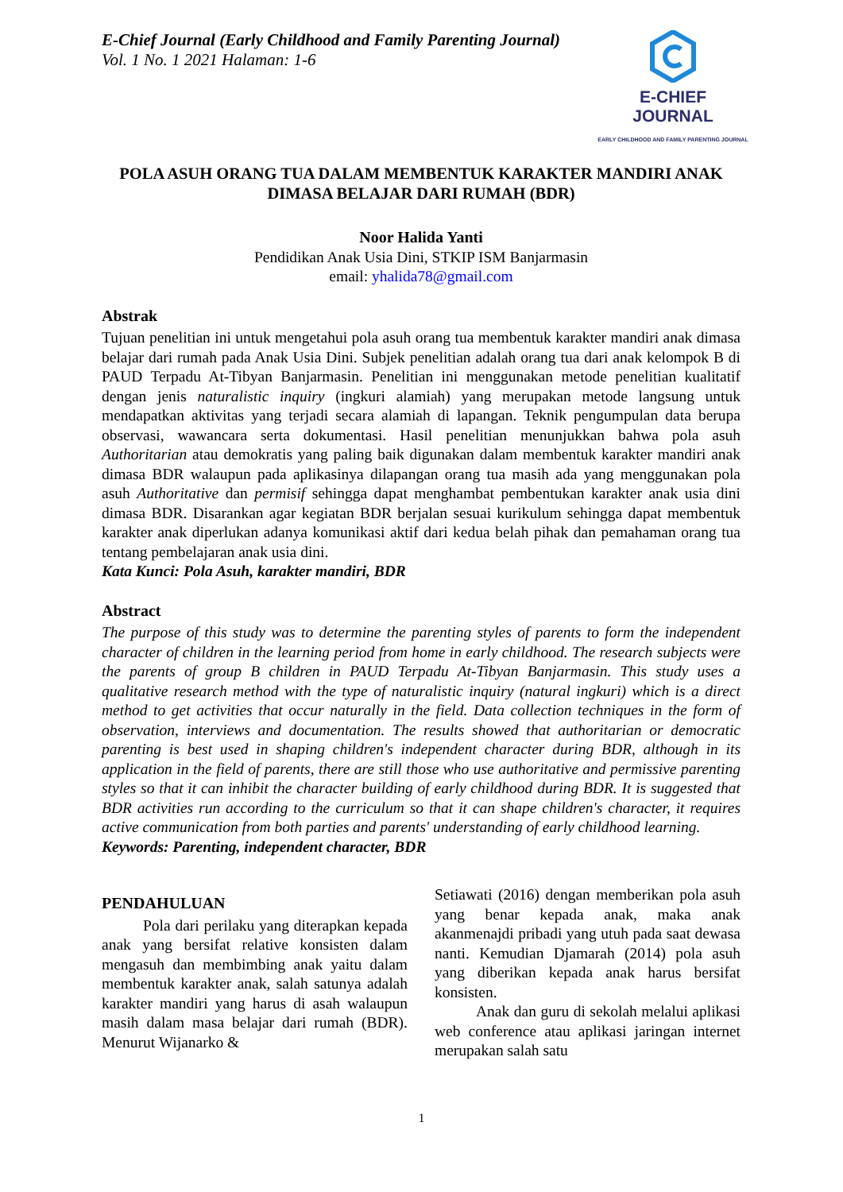E-Chief Journal (Early Childhood and Family Parenting Journal)
Vol. 1 No. 1 2021 Halaman: 1-6
E-CHIEF JOURNAL
EARLY CHILDHOOD AND FAMILY PARENTING JOURNAL
POLA ASUH ORANG TUA DALAM MEMBENTUK KARAKTER MANDIRI ANAK DIMASA BELAJAR DARI RUMAH (BDR)
Noor Halida Yanti
Pendidikan Anak Usia Dini, STKIP ISM Banjarmasin
email: yhalida78@gmail.com
Abstrak
Tujuan penelitian ini untuk mengetahui pola asuh orang tua membentuk karakter mandiri anak dimasa belajar dari rumah pada Anak Usia Dini. Subjek penelitian adalah orang tua dari anak kelompok B di PAUD Terpadu At-Tibyan Banjarmasin. Penelitian ini menggunakan metode penelitian kualitatif dengan jenis naturalistic inquiry (ingkuri alamiah) yang merupakan metode langsung untuk mendapatkan aktivitas yang terjadi secara alamiah di lapangan. Teknik pengumpulan data berupa observasi, wawancara serta dokumentasi. Hasil penelitian menunjukkan bahwa pola asuh Authoritarian atau demokratis yang paling baik digunakan dalam membentuk karakter mandiri anak dimasa BDR walaupun pada aplikasinya dilapangan orang tua masih ada yang menggunakan pola asuh Authoritative dan permisif sehingga dapat menghambat pembentukan karakter anak usia dini dimasa BDR. Disarankan agar kegiatan BDR berjalan sesuai kurikulum sehingga dapat membentuk karakter anak diperlukan adanya komunikasi aktif dari kedua belah pihak dan pemahaman orang tua tentang pembelajaran anak usia dini.
Kata Kunci: Pola Asuh, karakter mandiri, BDR
Abstract
The purpose of this study was to determine the parenting styles of parents to form the independent character of children in the learning period from home in early childhood. The research subjects were the parents of group B children in PAUD Terpadu At-Tibyan Banjarmasin. This study uses a qualitative research method with the type of naturalistic inquiry (natural ingkuri) which is a direct method to get activities that occur naturally in the field. Data collection techniques in the form of observation, interviews and documentation. The results showed that authoritarian or democratic parenting is best used in shaping children's independent character during BDR, although in its application in the field of parents, there are still those who use authoritative and permissive parenting styles so that it can inhibit the character building of early childhood during BDR. It is suggested that BDR activities run according to the curriculum so that it can shape children's character, it requires active communication from both parties and parents' understanding of early childhood learning.
Keywords: Parenting, independent character, BDR
PENDAHULUAN
Pola dari perilaku yang diterapkan kepada anak yang bersifat relative konsisten dalam mengasuh dan membimbing anak yaitu dalam membentuk karakter anak, salah satunya adalah karakter mandiri yang harus di asah walaupun masih dalam masa belajar dari rumah (BDR). Menurut Wijanarko &
Setiawati (2016) dengan memberikan pola asuh yang benar kepada anak, maka anak akanmenajdi pribadi yang utuh pada saat dewasa nanti. Kemudian Djamarah (2014) pola asuh yang diberikan kepada anak harus bersifat konsisten.
Anak dan guru di sekolah melalui aplikasi web conference atau aplikasi jaringan internet merupakan salah satu
1